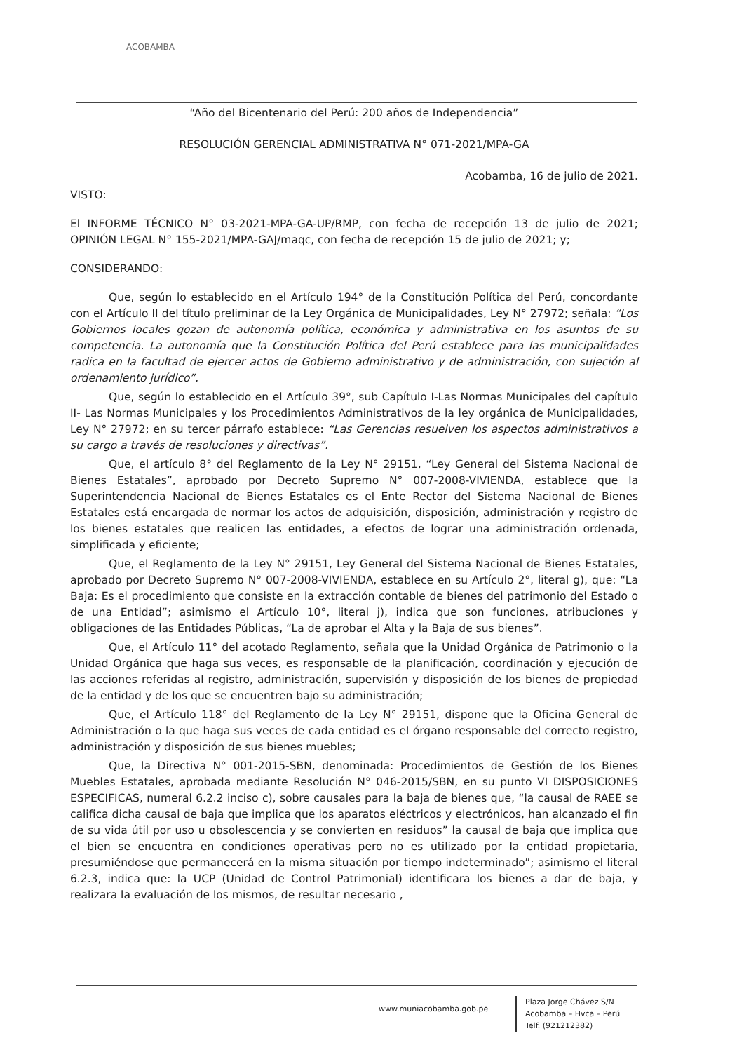ACOBAMBA
“Año del Bicentenario del Perú: 200 años de Independencia”
RESOLUCIÓN GERENCIAL ADMINISTRATIVA N° 071-2021/MPA-GA
Acobamba, 16 de julio de 2021.
VISTO:
El INFORME TÉCNICO N° 03-2021-MPA-GA-UP/RMP, con fecha de recepción 13 de julio de 2021; OPINIÓN LEGAL N° 155-2021/MPA-GAJ/maqc, con fecha de recepción 15 de julio de 2021; y;
CONSIDERANDO:
Que, según lo establecido en el Artículo 194° de la Constitución Política del Perú, concordante con el Artículo II del título preliminar de la Ley Orgánica de Municipalidades, Ley N° 27972; señala: “Los Gobiernos locales gozan de autonomía política, económica y administrativa en los asuntos de su competencia. La autonomía que la Constitución Política del Perú establece para las municipalidades radica en la facultad de ejercer actos de Gobierno administrativo y de administración, con sujeción al ordenamiento jurídico”.
Que, según lo establecido en el Artículo 39°, sub Capítulo I-Las Normas Municipales del capítulo II- Las Normas Municipales y los Procedimientos Administrativos de la ley orgánica de Municipalidades, Ley N° 27972; en su tercer párrafo establece: “Las Gerencias resuelven los aspectos administrativos a su cargo a través de resoluciones y directivas”.
Que, el artículo 8° del Reglamento de la Ley N° 29151, “Ley General del Sistema Nacional de Bienes Estatales”, aprobado por Decreto Supremo N° 007-2008-VIVIENDA, establece que la Superintendencia Nacional de Bienes Estatales es el Ente Rector del Sistema Nacional de Bienes Estatales está encargada de normar los actos de adquisición, disposición, administración y registro de los bienes estatales que realicen las entidades, a efectos de lograr una administración ordenada, simplificada y eficiente;
Que, el Reglamento de la Ley N° 29151, Ley General del Sistema Nacional de Bienes Estatales, aprobado por Decreto Supremo N° 007-2008-VIVIENDA, establece en su Artículo 2°, literal g), que: “La Baja: Es el procedimiento que consiste en la extracción contable de bienes del patrimonio del Estado o de una Entidad”; asimismo el Artículo 10°, literal j), indica que son funciones, atribuciones y obligaciones de las Entidades Públicas, “La de aprobar el Alta y la Baja de sus bienes”.
Que, el Artículo 11° del acotado Reglamento, señala que la Unidad Orgánica de Patrimonio o la Unidad Orgánica que haga sus veces, es responsable de la planificación, coordinación y ejecución de las acciones referidas al registro, administración, supervisión y disposición de los bienes de propiedad de la entidad y de los que se encuentren bajo su administración;
Que, el Artículo 118° del Reglamento de la Ley N° 29151, dispone que la Oficina General de Administración o la que haga sus veces de cada entidad es el órgano responsable del correcto registro, administración y disposición de sus bienes muebles;
Que, la Directiva N° 001-2015-SBN, denominada: Procedimientos de Gestión de los Bienes Muebles Estatales, aprobada mediante Resolución N° 046-2015/SBN, en su punto VI DISPOSICIONES ESPECIFICAS, numeral 6.2.2 inciso c), sobre causales para la baja de bienes que, “la causal de RAEE se califica dicha causal de baja que implica que los aparatos eléctricos y electrónicos, han alcanzado el fin de su vida útil por uso u obsolescencia y se convierten en residuos” la causal de baja que implica que el bien se encuentra en condiciones operativas pero no es utilizado por la entidad propietaria, presumiéndose que permanecerá en la misma situación por tiempo indeterminado”; asimismo el literal 6.2.3, indica que: la UCP (Unidad de Control Patrimonial) identificara los bienes a dar de baja, y realizara la evaluación de los mismos, de resultar necesario ,
www.muniacobamba.gob.pe
Plaza Jorge Chávez S/N
Acobamba – Hvca – Perú
Telf. (921212382)